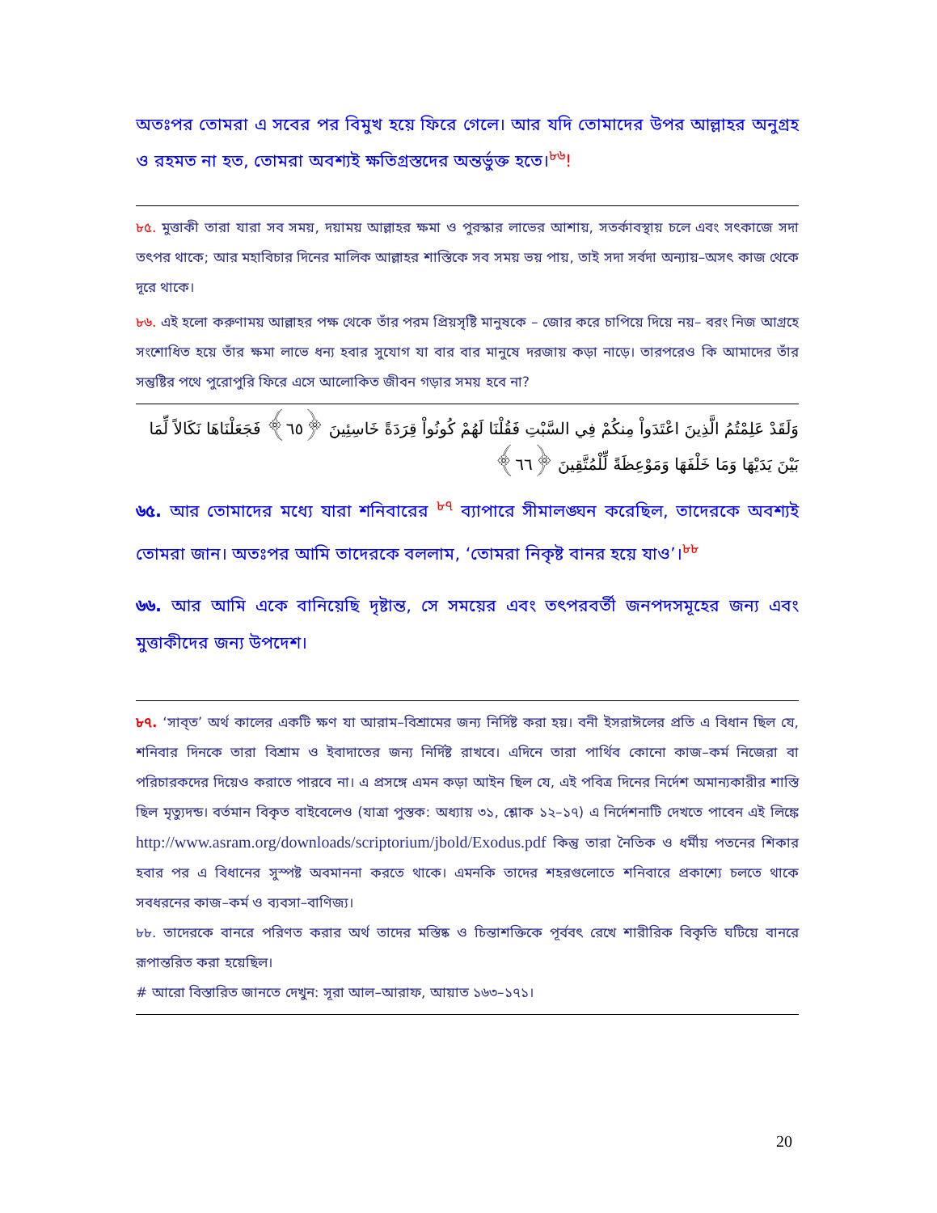অতঃপর তোমরা এ সবের পর বিমুখ হয়ে ফিরে গেলে। আর যদি তোমাদের উপর আল্লাহর অনুগ্রহ ও রহমত না হত, তোমরা অবশ্যই ক্ষতিগ্রস্তদের অন্তর্ভুক্ত হতে।<sup>৮৬</sup>!
৮৫. মুত্তাকী তারা যারা সব সময়, দয়াময় আল্লাহর ক্ষমা ও পুরস্কার লাভের আশায়, সতর্কাবস্থায় চলে এবং সৎকাজে সদা তৎপর থাকে; আর মহাবিচার দিনের মালিক আল্লাহর শাস্তিকে সব সময় ভয় পায়, তাই সদা সর্বদা অন্যায়–অসৎ কাজ থেকে দূরে থাকে।
৮৬. এই হলো করুণাময় আল্লাহর পক্ষ থেকে তাঁর পরম প্রিয়সৃষ্টি মানুষকে – জোর করে চাপিয়ে দিয়ে নয়– বরং নিজ আগ্রহে সংশোধিত হয়ে তাঁর ক্ষমা লাভে ধন্য হবার সুযোগ যা বার বার মানুষে দরজায় কড়া নাড়ে। তারপরেও কি আমাদের তাঁর সন্তুষ্টির পথে পুরোপুরি ফিরে এসে আলোকিত জীবন গড়ার সময় হবে না?
وَلَقَدْ عَلِمْتُمُ الَّذِينَ اعْتَدَواْ مِنكُمْ فِي السَّبْتِ فَقُلْنَا لَهُمْ كُونُواْ قِرَدَةً خَاسِئِينَ ﴿٦٥﴾ فَجَعَلْنَاهَا نَكَالاً لِّمَا بَيْنَ يَدَيْهَا وَمَا خَلْفَهَا وَمَوْعِظَةً لِّلْمُتَّقِينَ ﴿٦٦﴾
৬৫. আর তোমাদের মধ্যে যারা শনিবারের <sup>৮৭</sup> ব্যাপারে সীমালঙ্ঘন করেছিল, তাদেরকে অবশ্যই তোমরা জান। অতঃপর আমি তাদেরকে বললাম, ‘তোমরা নিকৃষ্ট বানর হয়ে যাও’।<sup>৮৮</sup>
৬৬. আর আমি একে বানিয়েছি দৃষ্টান্ত, সে সময়ের এবং তৎপরবর্তী জনপদসমূহের জন্য এবং মুত্তাকীদের জন্য উপদেশ।
৮৭. ‘সাব্‌ত’ অর্থ কালের একটি ক্ষণ যা আরাম–বিশ্রামের জন্য নির্দিষ্ট করা হয়। বনী ইসরাঈলের প্রতি এ বিধান ছিল যে, শনিবার দিনকে তারা বিশ্রাম ও ইবাদাতের জন্য নির্দিষ্ট রাখবে। এদিনে তারা পার্থিব কোনো কাজ–কর্ম নিজেরা বা পরিচারকদের দিয়েও করাতে পারবে না। এ প্রসঙ্গে এমন কড়া আইন ছিল যে, এই পবিত্র দিনের নির্দেশ অমান্যকারীর শাস্তি ছিল মৃত্যুদন্ড। বর্তমান বিকৃত বাইবেলেও (যাত্রা পুস্তক: অধ্যায় ৩১, শ্লোক ১২–১৭) এ নির্দেশনাটি দেখতে পাবেন এই লিঙ্কে http://www.asram.org/downloads/scriptorium/jbold/Exodus.pdf কিন্তু তারা নৈতিক ও ধর্মীয় পতনের শিকার হবার পর এ বিধানের সুস্পষ্ট অবমাননা করতে থাকে। এমনকি তাদের শহরগুলোতে শনিবারে প্রকাশ্যে চলতে থাকে সবধরনের কাজ–কর্ম ও ব্যবসা–বাণিজ্য।
৮৮. তাদেরকে বানরে পরিণত করার অর্থ তাদের মস্তিষ্ক ও চিন্তাশক্তিকে পূর্ববৎ রেখে শারীরিক বিকৃতি ঘটিয়ে বানরে রূপান্তরিত করা হয়েছিল।
# আরো বিস্তারিত জানতে দেখুন: সূরা আল–আরাফ, আয়াত ১৬৩–১৭১।
20